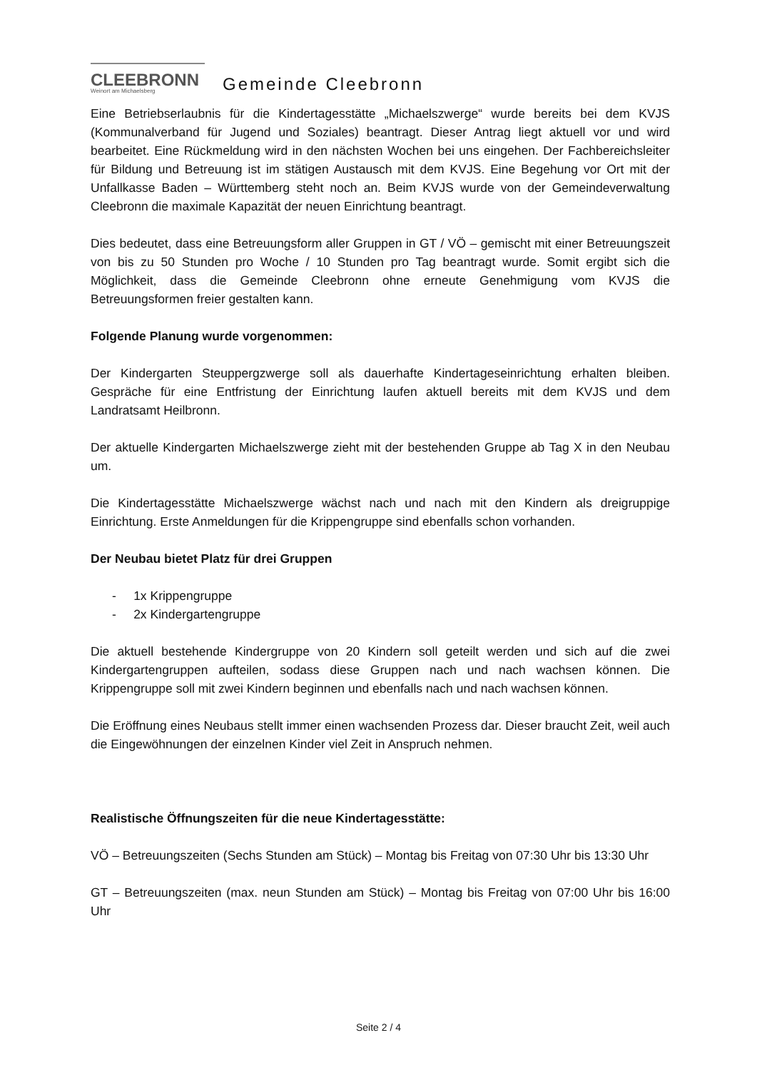CLEEBRONN
Weinort am Michaelsberg
Gemeinde Cleebronn
Eine Betriebserlaubnis für die Kindertagesstätte „Michaelszwerge“ wurde bereits bei dem KVJS (Kommunalverband für Jugend und Soziales) beantragt. Dieser Antrag liegt aktuell vor und wird bearbeitet. Eine Rückmeldung wird in den nächsten Wochen bei uns eingehen. Der Fachbereichsleiter für Bildung und Betreuung ist im stätigen Austausch mit dem KVJS. Eine Begehung vor Ort mit der Unfallkasse Baden – Württemberg steht noch an. Beim KVJS wurde von der Gemeindeverwaltung Cleebronn die maximale Kapazität der neuen Einrichtung beantragt.
Dies bedeutet, dass eine Betreuungsform aller Gruppen in GT / VÖ – gemischt mit einer Betreuungszeit von bis zu 50 Stunden pro Woche / 10 Stunden pro Tag beantragt wurde. Somit ergibt sich die Möglichkeit, dass die Gemeinde Cleebronn ohne erneute Genehmigung vom KVJS die Betreuungsformen freier gestalten kann.
Folgende Planung wurde vorgenommen:
Der Kindergarten Steuppergzwerge soll als dauerhafte Kindertageseinrichtung erhalten bleiben. Gespräche für eine Entfristung der Einrichtung laufen aktuell bereits mit dem KVJS und dem Landratsamt Heilbronn.
Der aktuelle Kindergarten Michaelszwerge zieht mit der bestehenden Gruppe ab Tag X in den Neubau um.
Die Kindertagesstätte Michaelszwerge wächst nach und nach mit den Kindern als dreigruppige Einrichtung. Erste Anmeldungen für die Krippengruppe sind ebenfalls schon vorhanden.
Der Neubau bietet Platz für drei Gruppen
- 1x Krippengruppe
- 2x Kindergartengruppe
Die aktuell bestehende Kindergruppe von 20 Kindern soll geteilt werden und sich auf die zwei Kindergartengruppen aufteilen, sodass diese Gruppen nach und nach wachsen können. Die Krippengruppe soll mit zwei Kindern beginnen und ebenfalls nach und nach wachsen können.
Die Eröffnung eines Neubaus stellt immer einen wachsenden Prozess dar. Dieser braucht Zeit, weil auch die Eingewöhnungen der einzelnen Kinder viel Zeit in Anspruch nehmen.
Realistische Öffnungszeiten für die neue Kindertagesstätte:
VÖ – Betreuungszeiten (Sechs Stunden am Stück) – Montag bis Freitag von 07:30 Uhr bis 13:30 Uhr
GT – Betreuungszeiten (max. neun Stunden am Stück) – Montag bis Freitag von 07:00 Uhr bis 16:00 Uhr
Seite 2 / 4